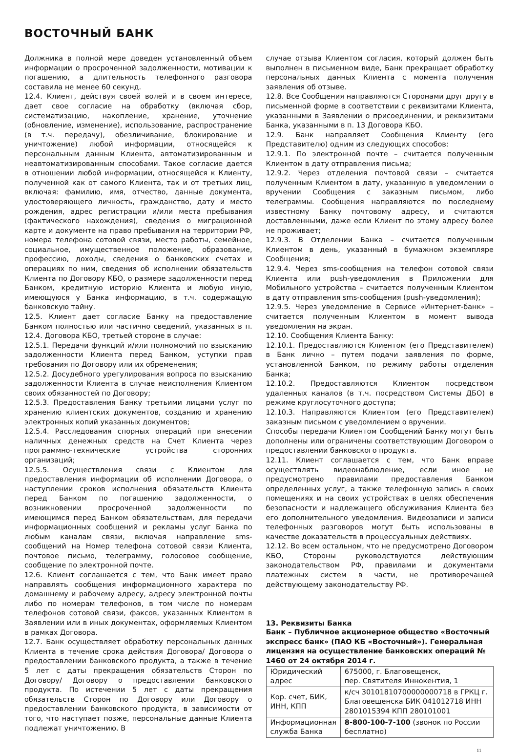ВОСТОЧНЫЙ БАНК
Должника в полной мере доведен установленный объем информации о просроченной задолженности, мотивации к погашению, а длительность телефонного разговора составила не менее 60 секунд.
12.4. Клиент, действуя своей волей и в своем интересе, дает свое согласие на обработку (включая сбор, систематизацию, накопление, хранение, уточнение (обновление, изменение), использование, распространение (в т.ч. передачу), обезличивание, блокирование и уничтожение) любой информации, относящейся к персональным данным Клиента, автоматизированным и неавтоматизированным способами. Такое согласие дается в отношении любой информации, относящейся к Клиенту, полученной как от самого Клиента, так и от третьих лиц, включая: фамилию, имя, отчество, данные документа, удостоверяющего личность, гражданство, дату и место рождения, адрес регистрации и/или места пребывания (фактического нахождения), сведения о миграционной карте и документе на право пребывания на территории РФ, номера телефона сотовой связи, место работы, семейное, социальное, имущественное положение, образование, профессию, доходы, сведения о банковских счетах и операциях по ним, сведения об исполнении обязательств Клиента по Договору КБО, о размере задолженности перед Банком, кредитную историю Клиента и любую иную, имеющуюся у Банка информацию, в т.ч. содержащую банковскую тайну.
12.5. Клиент дает согласие Банку на предоставление Банком полностью или частично сведений, указанных в п. 12.4. Договора КБО, третьей стороне в случае:
12.5.1. Передачи функций и/или полномочий по взысканию задолженности Клиента перед Банком, уступки прав требования по Договору или их обременения;
12.5.2. Досудебного урегулирования вопроса по взысканию задолженности Клиента в случае неисполнения Клиентом своих обязанностей по Договору;
12.5.3. Предоставления Банку третьими лицами услуг по хранению клиентских документов, созданию и хранению электронных копий указанных документов;
12.5.4. Расследования спорных операций при внесении наличных денежных средств на Счет Клиента через программно-технические устройства сторонних организаций;
12.5.5. Осуществления связи с Клиентом для предоставления информации об исполнении Договора, о наступлении сроков исполнения обязательств Клиента перед Банком по погашению задолженности, о возникновении просроченной задолженности по имеющимся перед Банком обязательствам, для передачи информационных сообщений и рекламы услуг Банка по любым каналам связи, включая направление sms-сообщений на Номер телефона сотовой связи Клиента, почтовое письмо, телеграмму, голосовое сообщение, сообщение по электронной почте.
12.6. Клиент соглашается с тем, что Банк имеет право направлять сообщения информационного характера по домашнему и рабочему адресу, адресу электронной почты либо по номерам телефонов, в том числе по номерам телефонов сотовой связи, факсов, указанных Клиентом в Заявлении или в иных документах, оформляемых Клиентом в рамках Договора.
12.7. Банк осуществляет обработку персональных данных Клиента в течение срока действия Договора/ Договора о предоставлении банковского продукта, а также в течение 5 лет с даты прекращения обязательств Сторон по Договору/ Договору о предоставлении банковского продукта. По истечении 5 лет с даты прекращения обязательств Сторон по Договору или Договору о предоставлении банковского продукта, в зависимости от того, что наступает позже, персональные данные Клиента подлежат уничтожению. В
случае отзыва Клиентом согласия, который должен быть выполнен в письменном виде, Банк прекращает обработку персональных данных Клиента с момента получения заявления об отзыве.
12.8. Все Сообщения направляются Сторонами друг другу в письменной форме в соответствии с реквизитами Клиента, указанными в Заявлении о присоединении, и реквизитами Банка, указанными в п. 13 Договора КБО.
12.9. Банк направляет Сообщения Клиенту (его Представителю) одним из следующих способов:
12.9.1. По электронной почте – считается полученным Клиентом в дату отправления письма;
12.9.2. Через отделения почтовой связи – считается полученным Клиентом в дату, указанную в уведомлении о вручении Сообщения с заказным письмом, либо телеграммы. Сообщения направляются по последнему известному Банку почтовому адресу, и считаются доставленными, даже если Клиент по этому адресу более не проживает;
12.9.3. В Отделении Банка – считается полученным Клиентом в день, указанный в бумажном экземпляре Сообщения;
12.9.4. Через sms-сообщения на телефон сотовой связи Клиента или push-уведомления в Приложении для Мобильного устройства – считается полученным Клиентом в дату отправления sms-сообщения (push-уведомления);
12.9.5. Через уведомление в Сервисе «Интернет-банк» – считается полученным Клиентом в момент вывода уведомления на экран.
12.10. Сообщения Клиента Банку:
12.10.1. Предоставляются Клиентом (его Представителем) в Банк лично – путем подачи заявления по форме, установленной Банком, по режиму работы отделения Банка;
12.10.2. Предоставляются Клиентом посредством удаленных каналов (в т.ч. посредством Системы ДБО) в режиме круглосуточного доступа;
12.10.3. Направляются Клиентом (его Представителем) заказным письмом с уведомлением о вручении.
Способы передачи Клиентом Сообщений Банку могут быть дополнены или ограничены соответствующим Договором о предоставлении банковского продукта.
12.11. Клиент соглашается с тем, что Банк вправе осуществлять видеонаблюдение, если иное не предусмотрено правилами предоставления Банком определенных услуг, а также телефонную запись в своих помещениях и на своих устройствах в целях обеспечения безопасности и надлежащего обслуживания Клиента без его дополнительного уведомления. Видеозаписи и записи телефонных разговоров могут быть использованы в качестве доказательств в процессуальных действиях.
12.12. Во всем остальном, что не предусмотрено Договором КБО, Стороны руководствуются действующим законодательством РФ, правилами и документами платежных систем в части, не противоречащей действующему законодательству РФ.
13. Реквизиты Банка
Банк – Публичное акционерное общество «Восточный экспресс банк» (ПАО КБ «Восточный»). Генеральная лицензия на осуществление банковских операций № 1460 от 24 октября 2014 г.
| Юридический адрес | 675000, г. Благовещенск, пер. Святителя Иннокентия, 1 |
| Кор. счет, БИК, ИНН, КПП | к/сч 30101810700000000718 в ГРКЦ г. Благовещенска БИК 041012718 ИНН 2801015394 КПП 280101001 |
| Информационная служба Банка | 8-800-100-7-100 (звонок по России бесплатно) |
11